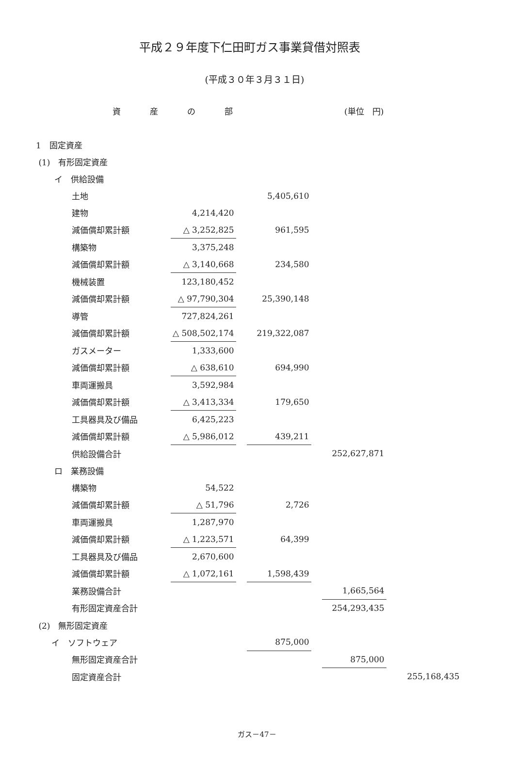平成２９年度下仁田町ガス事業貸借対照表
(平成３０年３月３１日)
資産の部 (単位　円)
| 1 固定資産 | | | | | | | |
| (1) 有形固定資産 | | | | | | | |
| イ 供給設備 | | | | | | | |
| 土地 | | | 5,405,610 | | | | |
| 建物 | 4,214,420 | | | | | | |
| 減価償却累計額 | △ 3,252,825 | | 961,595 | | | | |
| 構築物 | 3,375,248 | | | | | | |
| 減価償却累計額 | △ 3,140,668 | | 234,580 | | | | |
| 機械装置 | 123,180,452 | | | | | | |
| 減価償却累計額 | △ 97,790,304 | | 25,390,148 | | | | |
| 導管 | 727,824,261 | | | | | | |
| 減価償却累計額 | △ 508,502,174 | | 219,322,087 | | | | |
| ガスメーター | 1,333,600 | | | | | | |
| 減価償却累計額 | △ 638,610 | | 694,990 | | | | |
| 車両運搬具 | 3,592,984 | | | | | | |
| 減価償却累計額 | △ 3,413,334 | | 179,650 | | | | |
| 工具器具及び備品 | 6,425,223 | | | | | | |
| 減価償却累計額 | △ 5,986,012 | | 439,211 | | | | |
| 供給設備合計 | | | | | 252,627,871 | | |
| ロ 業務設備 | | | | | | | |
| 構築物 | 54,522 | | | | | | |
| 減価償却累計額 | △ 51,796 | | 2,726 | | | | |
| 車両運搬具 | 1,287,970 | | | | | | |
| 減価償却累計額 | △ 1,223,571 | | 64,399 | | | | |
| 工具器具及び備品 | 2,670,600 | | | | | | |
| 減価償却累計額 | △ 1,072,161 | | 1,598,439 | | | | |
| 業務設備合計 | | | | | 1,665,564 | | |
| 有形固定資産合計 | | | | | 254,293,435 | | |
| (2) 無形固定資産 | | | | | | | |
| イ ソフトウェア | | | 875,000 | | | | |
| 無形固定資産合計 | | | | | 875,000 | | |
| 固定資産合計 | | | | | | | 255,168,435 |
ガス－47－